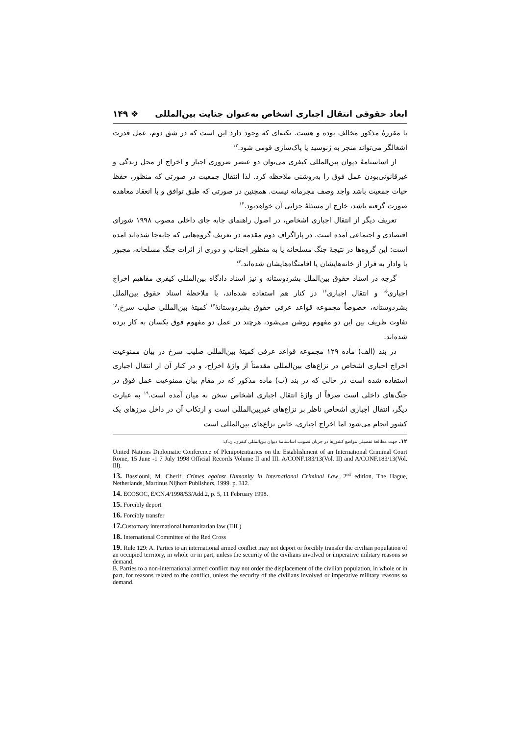ابعاد حقوقی انتقال اجباری اشخاص به‌عنوان جنایت بین‌المللی ❖ ۱۴۹
با مقررهٔ مذکور مخالف بوده و هست. نکته‌ای که وجود دارد این است که در شق دوم، عمل قدرت اشغالگر می‌تواند منجر به ژنوسید یا پاک‌سازی قومی شود.<sup>۱۲</sup>
از اساسنامهٔ دیوان بین‌المللی کیفری می‌توان دو عنصر ضروری اجبار و اخراج از محل زندگی و غیرقانونی‌بودن عمل فوق را به‌روشنی ملاحظه کرد. لذا انتقال جمعیت در صورتی که منظور، حفظ حیات جمعیت باشد واجد وصف مجرمانه نیست. همچنین در صورتی که طبق توافق و با انعقاد معاهده صورت گرفته باشد، خارج از مسئلهٔ جزایی آن خواهدبود.<sup>۱۳</sup>
تعریف دیگر از انتقال اجباری اشخاص، در اصول راهنمای جابه جای داخلی مصوب ۱۹۹۸ شورای اقتصادی و اجتماعی آمده است. در پاراگراف دوم مقدمه در تعریف گروه‌هایی که جابه‌جا شده‌اند آمده است: این گروه‌ها در نتیجهٔ جنگ مسلحانه یا به منظور اجتناب و دوری از اثرات جنگ مسلحانه، مجبور یا وادار به فرار از خانه‌هایشان یا اقامتگاه‌هایشان شده‌اند.<sup>۱۴</sup>
گرچه در اسناد حقوق بین‌الملل بشردوستانه و نیز اسناد دادگاه بین‌المللی کیفری مفاهیم اخراج اجباری<sup>۱۵</sup> و انتقال اجباری<sup>۱۶</sup> در کنار هم استفاده شده‌اند، با ملاحظهٔ اسناد حقوق بین‌الملل بشردوستانه، خصوصاً مجموعه قواعد عرفی حقوق بشردوستانهٔ<sup>۱۷</sup> کمیتهٔ بین‌المللی صلیب سرخ،<sup>۱۸</sup> تفاوت ظریف بین این دو مفهوم روشن می‌شود، هرچند در عمل دو مفهوم فوق یکسان به کار برده شده‌اند.
در بند (الف) ماده ۱۲۹ مجموعه قواعد عرفی کمیتهٔ بین‌المللی صلیب سرخ در بیان ممنوعیت اخراج اجباری اشخاص در نزاع‌های بین‌المللی مقدمتاً از واژهٔ اخراج، و در کنار آن از انتقال اجباری استفاده شده است در حالی که در بند (ب) ماده مذکور که در مقام بیان ممنوعیت عمل فوق در جنگ‌های داخلی است صرفاً از واژهٔ انتقال اجباری اشخاص سخن به میان آمده است.<sup>۱۹</sup> به عبارت دیگر، انتقال اجباری اشخاص ناظر بر نزاع‌های غیربین‌المللی است و ارتکاب آن در داخل مرزهای یک کشور انجام می‌شود اما اخراج اجباری، خاص نزاع‌های بین‌المللی است
۱۲. جهت مطالعهٔ تفصیلی مواضع کشورها در جریان تصویب اساسنامهٔ دیوان بین‌المللی کیفری، ن.ک:
United Nations Diplomatic Conference of Plenipotentiaries on the Establishment of an International Criminal Court Rome, 15 June -1 7 July 1998 Official Records Volume II and III. A/CONF.183/13(Vol. II) and A/CONF.183/13(Vol. Ill).
13. Bassiouni, M. Cherif, Crimes against Humanity in International Criminal Law, 2<sup>nd</sup> edition, The Hague, Netherlands, Martinus Nijhoff Publishers, 1999. p. 312.
14. ECOSOC, E/CN.4/1998/53/Add.2, p. 5, 11 February 1998.
15. Forcibly deport
16. Forcibly transfer
17. Customary international humanitarian law (IHL)
18. International Committee of the Red Cross
19. Rule 129: A. Parties to an international armed conflict may not deport or forcibly transfer the civilian population of an occupied territory, in whole or in part, unless the security of the civilians involved or imperative military reasons so demand.
B. Parties to a non-international armed conflict may not order the displacement of the civilian population, in whole or in part, for reasons related to the conflict, unless the security of the civilians involved or imperative military reasons so demand.